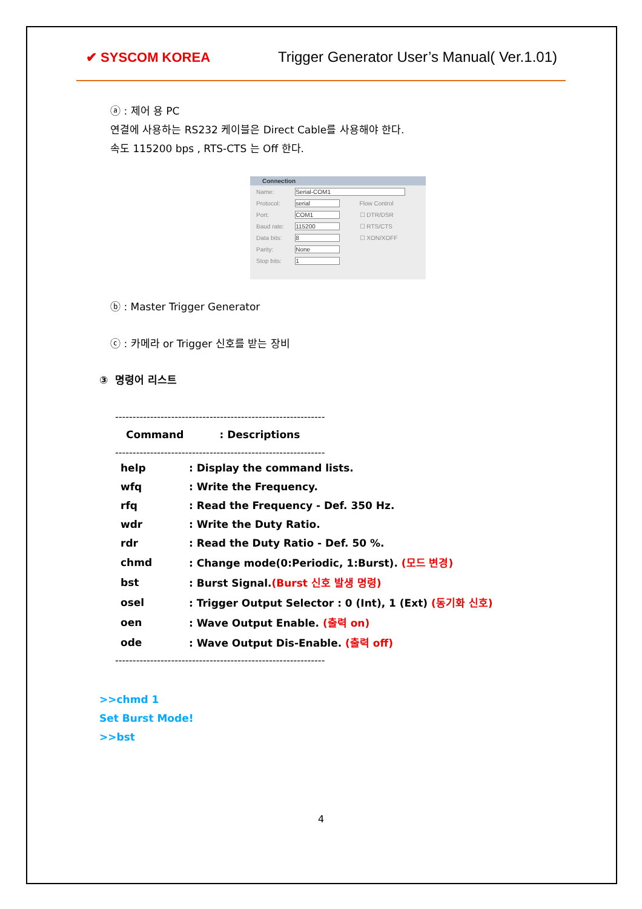✔ SYSCOM KOREA
Trigger Generator User’s Manual( Ver.1.01)
ⓐ : 제어 용 PC
연결에 사용하는 RS232 케이블은 Direct Cable를 사용해야 한다.
속도 115200 bps , RTS-CTS 는 Off 한다.
Connection
| Name: | Serial-COM1 | |
| Protocol: | serial | Flow Control |
| Port: | COM1 | ☐ DTR/DSR |
| Baud rate: | 115200 | ☐ RTS/CTS |
| Data bits: | 8 | ☐ XON/XOFF |
| Parity: | None | |
| Stop bits: | 1 | |
ⓑ : Master Trigger Generator
ⓒ : 카메라 or Trigger 신호를 받는 장비
③ 명령어 리스트
------------------------------------------------------------
Command : Descriptions
------------------------------------------------------------
| help | : Display the command lists. |
| wfq | : Write the Frequency. |
| rfq | : Read the Frequency - Def. 350 Hz. |
| wdr | : Write the Duty Ratio. |
| rdr | : Read the Duty Ratio - Def. 50 %. |
| chmd | : Change mode(0:Periodic, 1:Burst). (모드 변경) |
| bst | : Burst Signal. (Burst 신호 발생 명령) |
| osel | : Trigger Output Selector : 0 (Int), 1 (Ext) (동기화 신호) |
| oen | : Wave Output Enable. (출력 on) |
| ode | : Wave Output Dis-Enable. (출력 off) |
------------------------------------------------------------
>>chmd 1
Set Burst Mode!
>>bst
4